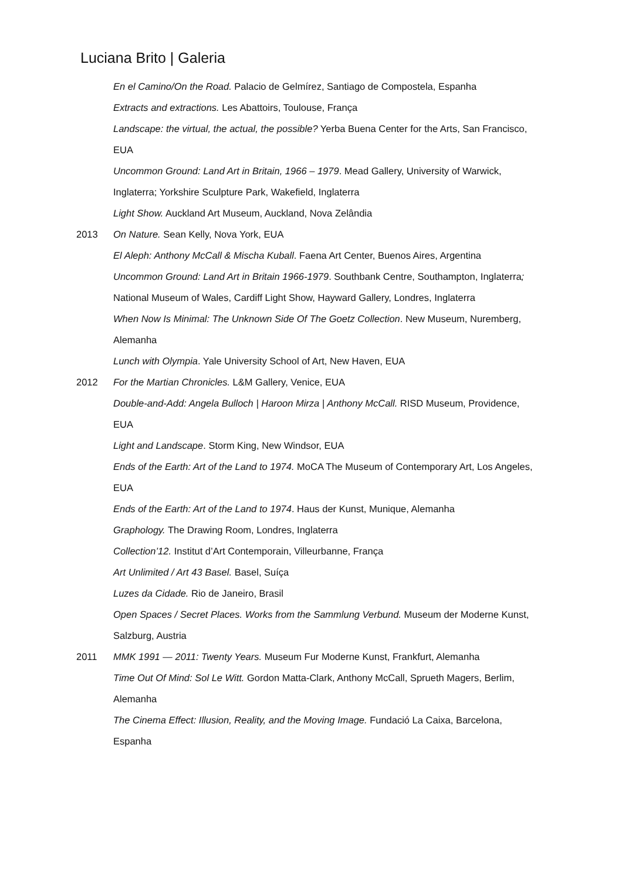Luciana Brito | Galeria
En el Camino/On the Road. Palacio de Gelmírez, Santiago de Compostela, Espanha
Extracts and extractions. Les Abattoirs, Toulouse, França
Landscape: the virtual, the actual, the possible? Yerba Buena Center for the Arts, San Francisco, EUA
Uncommon Ground: Land Art in Britain, 1966 – 1979. Mead Gallery, University of Warwick, Inglaterra; Yorkshire Sculpture Park, Wakefield, Inglaterra
Light Show. Auckland Art Museum, Auckland, Nova Zelândia
2013 On Nature. Sean Kelly, Nova York, EUA
El Aleph: Anthony McCall & Mischa Kuball. Faena Art Center, Buenos Aires, Argentina
Uncommon Ground: Land Art in Britain 1966-1979. Southbank Centre, Southampton, Inglaterra; National Museum of Wales, Cardiff Light Show, Hayward Gallery, Londres, Inglaterra
When Now Is Minimal: The Unknown Side Of The Goetz Collection. New Museum, Nuremberg, Alemanha
Lunch with Olympia. Yale University School of Art, New Haven, EUA
2012 For the Martian Chronicles. L&M Gallery, Venice, EUA
Double-and-Add: Angela Bulloch | Haroon Mirza | Anthony McCall. RISD Museum, Providence, EUA
Light and Landscape. Storm King, New Windsor, EUA
Ends of the Earth: Art of the Land to 1974. MoCA The Museum of Contemporary Art, Los Angeles, EUA
Ends of the Earth: Art of the Land to 1974. Haus der Kunst, Munique, Alemanha
Graphology. The Drawing Room, Londres, Inglaterra
Collection’12. Institut d’Art Contemporain, Villeurbanne, França
Art Unlimited / Art 43 Basel. Basel, Suíça
Luzes da Cidade. Rio de Janeiro, Brasil
Open Spaces / Secret Places. Works from the Sammlung Verbund. Museum der Moderne Kunst, Salzburg, Austria
2011 MMK 1991 — 2011: Twenty Years. Museum Fur Moderne Kunst, Frankfurt, Alemanha
Time Out Of Mind: Sol Le Witt. Gordon Matta-Clark, Anthony McCall, Sprueth Magers, Berlim, Alemanha
The Cinema Effect: Illusion, Reality, and the Moving Image. Fundació La Caixa, Barcelona, Espanha